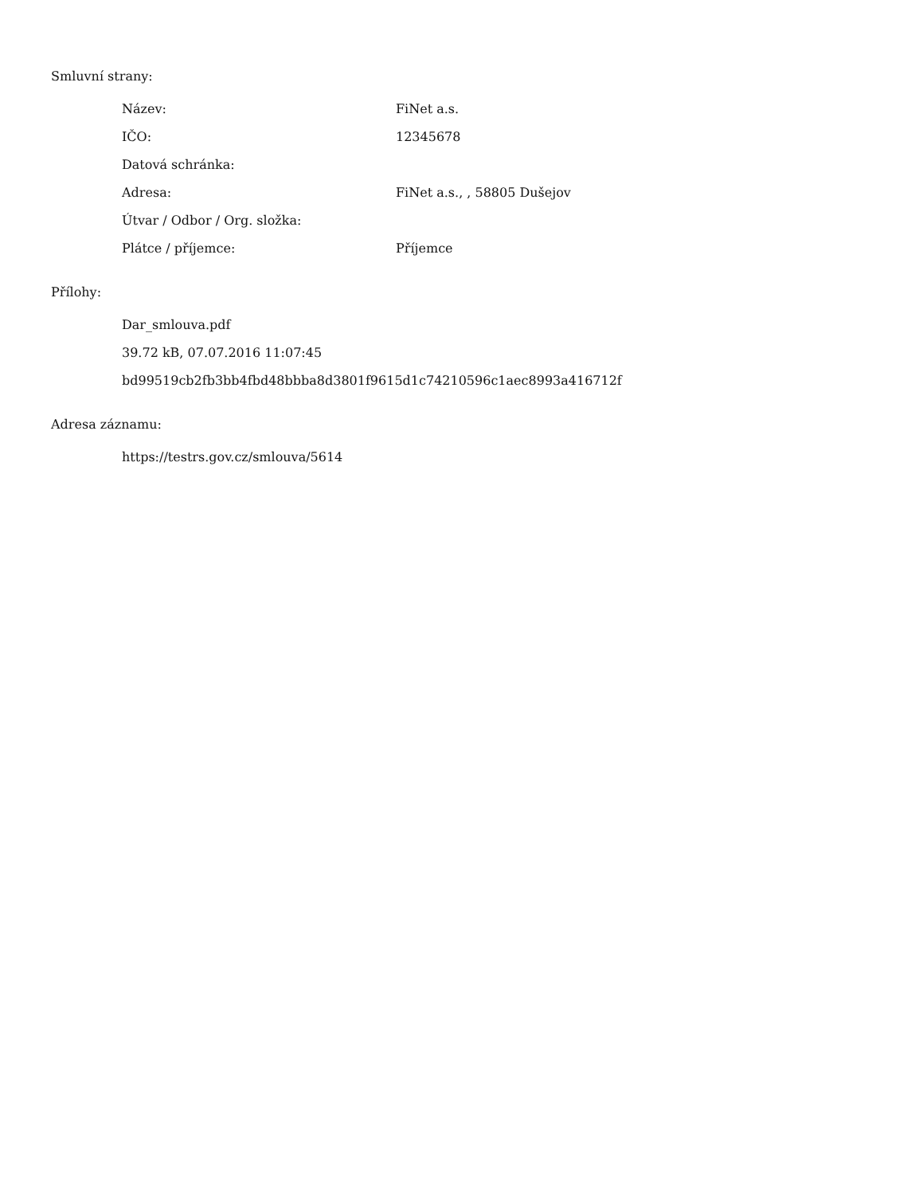Smluvní strany:
| Název: | FiNet a.s. |
| IČO: | 12345678 |
| Datová schránka: | |
| Adresa: | FiNet a.s., , 58805 Dušejov |
| Útvar / Odbor / Org. složka: | |
| Plátce / příjemce: | Příjemce |
Přílohy:
Dar_smlouva.pdf
39.72 kB, 07.07.2016 11:07:45
bd99519cb2fb3bb4fbd48bbba8d3801f9615d1c74210596c1aec8993a416712f
Adresa záznamu:
https://testrs.gov.cz/smlouva/5614